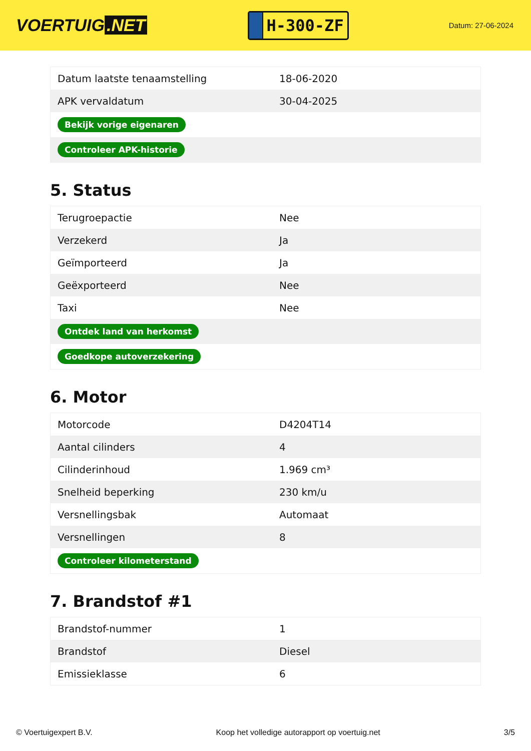VOERTUIG.NET
H-300-ZF
Datum: 27-06-2024
| Datum laatste tenaamstelling | 18-06-2020 |
| APK vervaldatum | 30-04-2025 |
| Bekijk vorige eigenaren | |
| Controleer APK-historie | |
5. Status
| Terugroepactie | Nee |
| Verzekerd | Ja |
| Geïmporteerd | Ja |
| Geëxporteerd | Nee |
| Taxi | Nee |
| Ontdek land van herkomst | |
| Goedkope autoverzekering | |
6. Motor
| Motorcode | D4204T14 |
| Aantal cilinders | 4 |
| Cilinderinhoud | 1.969 cm³ |
| Snelheid beperking | 230 km/u |
| Versnellingsbak | Automaat |
| Versnellingen | 8 |
| Controleer kilometerstand | |
7. Brandstof #1
| Brandstof-nummer | 1 |
| Brandstof | Diesel |
| Emissieklasse | 6 |
© Voertuigexpert B.V. Koop het volledige autorapport op voertuig.net 3/5